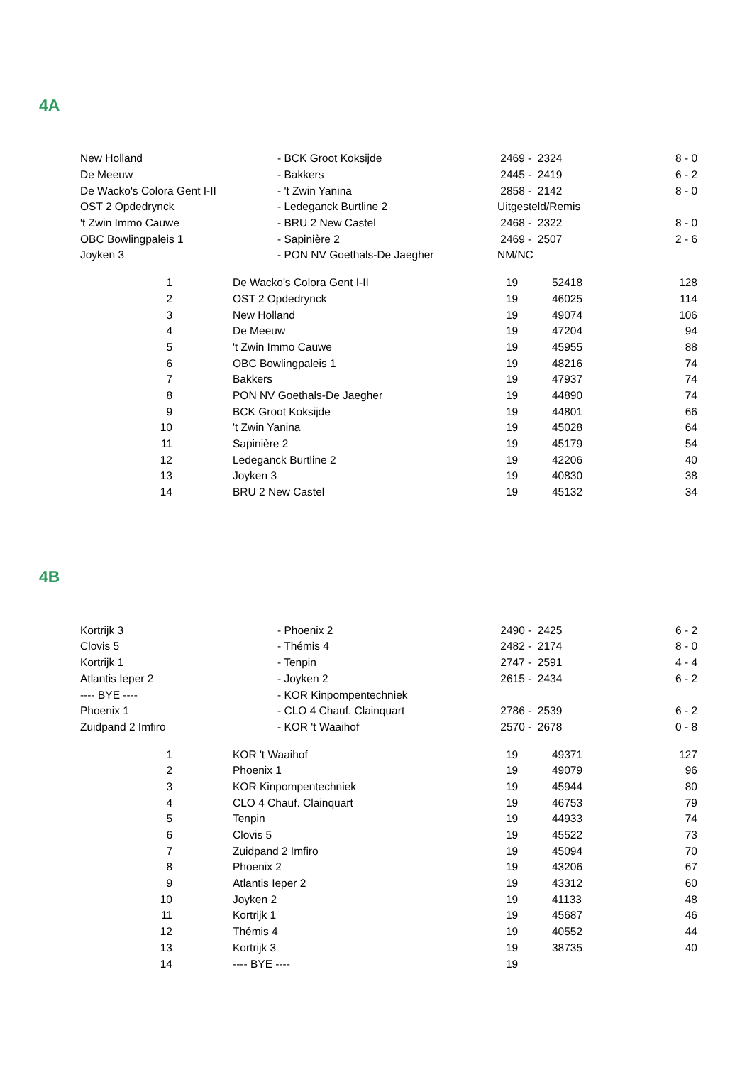4A
| New Holland | - BCK Groot Koksijde | 2469 - 2324 | 8 - 0 |
| De Meeuw | - Bakkers | 2445 - 2419 | 6 - 2 |
| De Wacko's Colora Gent I-II | - 't Zwin Yanina | 2858 - 2142 | 8 - 0 |
| OST 2 Opdedrynck | - Ledeganck Burtline 2 | Uitgesteld/Remis | |
| 't Zwin Immo Cauwe | - BRU 2 New Castel | 2468 - 2322 | 8 - 0 |
| OBC Bowlingpaleis 1 | - Sapinière 2 | 2469 - 2507 | 2 - 6 |
| Joyken 3 | - PON NV Goethals-De Jaegher | NM/NC | |
| 1 | | De Wacko's Colora Gent I-II | 19 | 52418 | 128 |
| 2 | | OST 2 Opdedrynck | 19 | 46025 | 114 |
| 3 | | New Holland | 19 | 49074 | 106 |
| 4 | | De Meeuw | 19 | 47204 | 94 |
| 5 | | 't Zwin Immo Cauwe | 19 | 45955 | 88 |
| 6 | | OBC Bowlingpaleis 1 | 19 | 48216 | 74 |
| 7 | | Bakkers | 19 | 47937 | 74 |
| 8 | | PON NV Goethals-De Jaegher | 19 | 44890 | 74 |
| 9 | | BCK Groot Koksijde | 19 | 44801 | 66 |
| 10 | | 't Zwin Yanina | 19 | 45028 | 64 |
| 11 | | Sapinière 2 | 19 | 45179 | 54 |
| 12 | | Ledeganck Burtline 2 | 19 | 42206 | 40 |
| 13 | | Joyken 3 | 19 | 40830 | 38 |
| 14 | | BRU 2 New Castel | 19 | 45132 | 34 |
4B
| Kortrijk 3 | - Phoenix 2 | 2490 - 2425 | 6 - 2 |
| Clovis 5 | - Thémis 4 | 2482 - 2174 | 8 - 0 |
| Kortrijk 1 | - Tenpin | 2747 - 2591 | 4 - 4 |
| Atlantis Ieper 2 | - Joyken 2 | 2615 - 2434 | 6 - 2 |
| ---- BYE ---- | - KOR Kinpompentechniek | | |
| Phoenix 1 | - CLO 4 Chauf. Clainquart | 2786 - 2539 | 6 - 2 |
| Zuidpand 2 Imfiro | - KOR 't Waaihof | 2570 - 2678 | 0 - 8 |
| 1 | | KOR 't Waaihof | 19 | 49371 | 127 |
| 2 | | Phoenix 1 | 19 | 49079 | 96 |
| 3 | | KOR Kinpompentechniek | 19 | 45944 | 80 |
| 4 | | CLO 4 Chauf. Clainquart | 19 | 46753 | 79 |
| 5 | | Tenpin | 19 | 44933 | 74 |
| 6 | | Clovis 5 | 19 | 45522 | 73 |
| 7 | | Zuidpand 2 Imfiro | 19 | 45094 | 70 |
| 8 | | Phoenix 2 | 19 | 43206 | 67 |
| 9 | | Atlantis Ieper 2 | 19 | 43312 | 60 |
| 10 | | Joyken 2 | 19 | 41133 | 48 |
| 11 | | Kortrijk 1 | 19 | 45687 | 46 |
| 12 | | Thémis 4 | 19 | 40552 | 44 |
| 13 | | Kortrijk 3 | 19 | 38735 | 40 |
| 14 | | ---- BYE ---- | 19 | | |